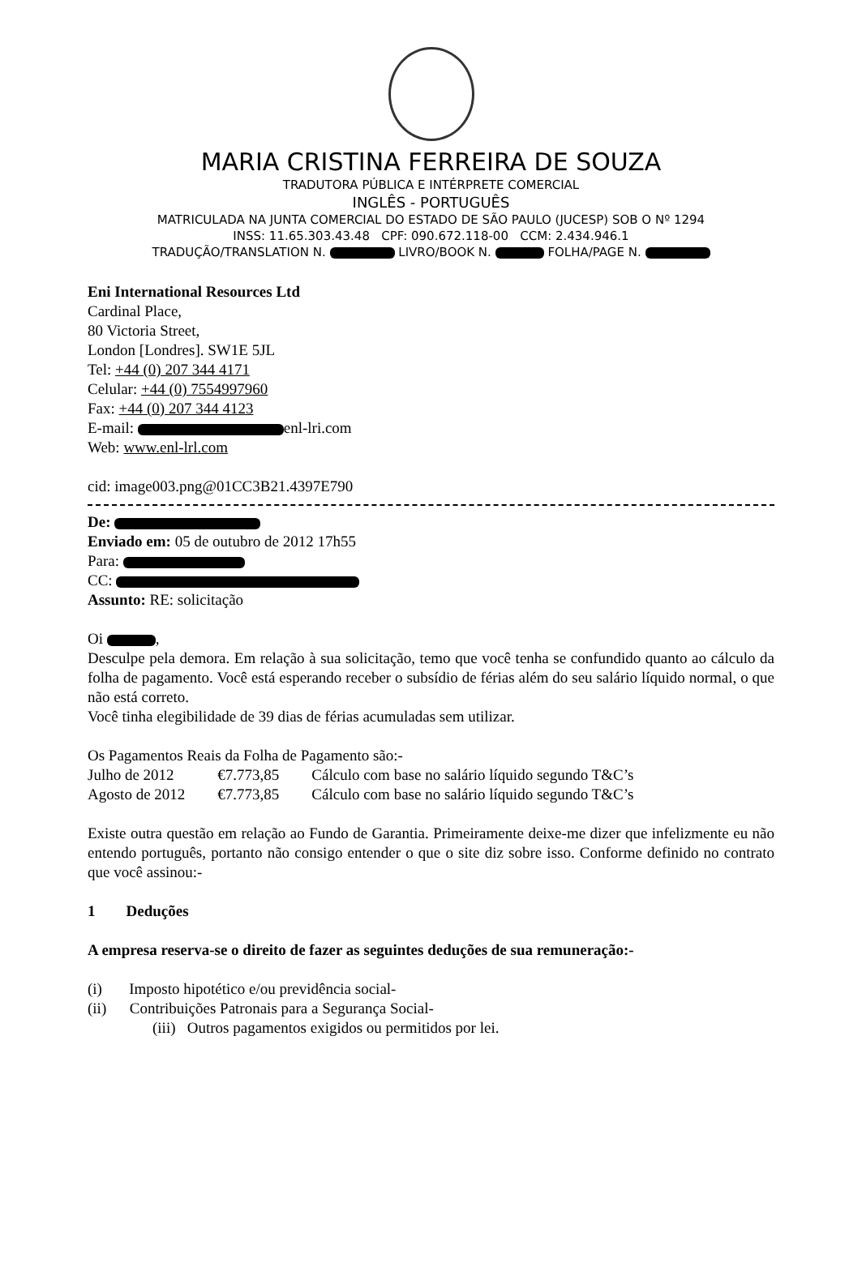MARIA CRISTINA FERREIRA DE SOUZA
TRADUTORA PÚBLICA E INTÉRPRETE COMERCIAL
INGLÊS - PORTUGUÊS
MATRICULADA NA JUNTA COMERCIAL DO ESTADO DE SÃO PAULO (JUCESP) SOB O Nº 1294
INSS: 11.65.303.43.48 CPF: 090.672.118-00 CCM: 2.434.946.1
TRADUÇÃO/TRANSLATION N. LIVRO/BOOK N. FOLHA/PAGE N.
Eni International Resources Ltd
Cardinal Place,
80 Victoria Street,
London [Londres]. SW1E 5JL
Tel: +44 (0) 207 344 4171
Celular: +44 (0) 7554997960
Fax: +44 (0) 207 344 4123
E-mail: enl-lri.com
Web: www.enl-lrl.com
cid: image003.png@01CC3B21.4397E790
De:
Enviado em: 05 de outubro de 2012 17h55
Para:
CC:
Assunto: RE: solicitação
Oi ,
Desculpe pela demora. Em relação à sua solicitação, temo que você tenha se confundido quanto ao cálculo da folha de pagamento. Você está esperando receber o subsídio de férias além do seu salário líquido normal, o que não está correto.
Você tinha elegibilidade de 39 dias de férias acumuladas sem utilizar.
Os Pagamentos Reais da Folha de Pagamento são:-
| Julho de 2012 | €7.773,85 | Cálculo com base no salário líquido segundo T&C’s |
| Agosto de 2012 | €7.773,85 | Cálculo com base no salário líquido segundo T&C’s |
Existe outra questão em relação ao Fundo de Garantia. Primeiramente deixe-me dizer que infelizmente eu não entendo português, portanto não consigo entender o que o site diz sobre isso. Conforme definido no contrato que você assinou:-
1 Deduções
A empresa reserva-se o direito de fazer as seguintes deduções de sua remuneração:-
(i) Imposto hipotético e/ou previdência social-
(ii) Contribuições Patronais para a Segurança Social-
(iii) Outros pagamentos exigidos ou permitidos por lei.